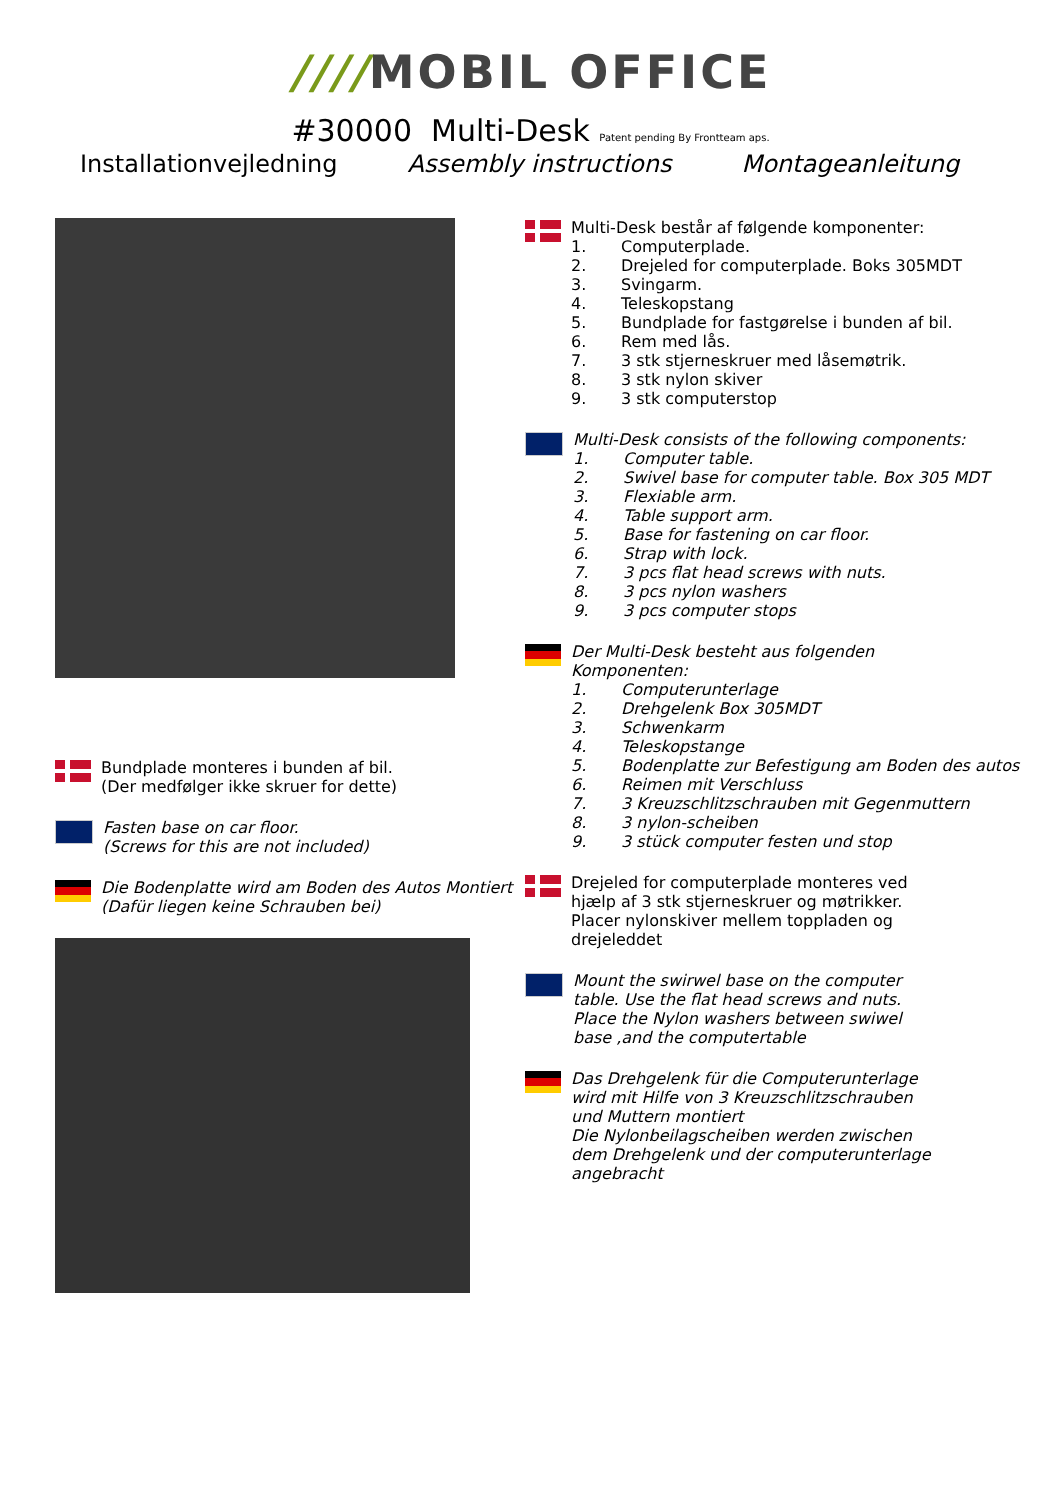////MOBIL OFFICE
#30000 Multi-Desk Patent pending By Frontteam aps.
Installationvejledning Assembly instructions Montageanleitung
Bundplade monteres i bunden af bil.
(Der medfølger ikke skruer for dette)
Fasten base on car floor.
(Screws for this are not included)
Die Bodenplatte wird am Boden des Autos Montiert
(Dafür liegen keine Schrauben bei)
Multi-Desk består af følgende komponenter:
1. Computerplade.
2. Drejeled for computerplade. Boks 305MDT
3. Svingarm.
4. Teleskopstang
5. Bundplade for fastgørelse i bunden af bil.
6. Rem med lås.
7. 3 stk stjerneskruer med låsemøtrik.
8. 3 stk nylon skiver
9. 3 stk computerstop
Multi-Desk consists of the following components:
1. Computer table.
2. Swivel base for computer table. Box 305 MDT
3. Flexiable arm.
4. Table support arm.
5. Base for fastening on car floor.
6. Strap with lock.
7. 3 pcs flat head screws with nuts.
8. 3 pcs nylon washers
9. 3 pcs computer stops
Der Multi-Desk besteht aus folgenden
Komponenten:
1. Computerunterlage
2. Drehgelenk Box 305MDT
3. Schwenkarm
4. Teleskopstange
5. Bodenplatte zur Befestigung am Boden des autos
6. Reimen mit Verschluss
7. 3 Kreuzschlitzschrauben mit Gegenmuttern
8. 3 nylon-scheiben
9. 3 stück computer festen und stop
Drejeled for computerplade monteres ved hjælp af 3 stk stjerneskruer og møtrikker. Placer nylonskiver mellem toppladen og drejeleddet
Mount the swirwel base on the computer table. Use the flat head screws and nuts. Place the Nylon washers between swiwel base ,and the computertable
Das Drehgelenk für die Computerunterlage wird mit Hilfe von 3 Kreuzschlitzschrauben und Muttern montiert
Die Nylonbeilagscheiben werden zwischen dem Drehgelenk und der computerunterlage angebracht